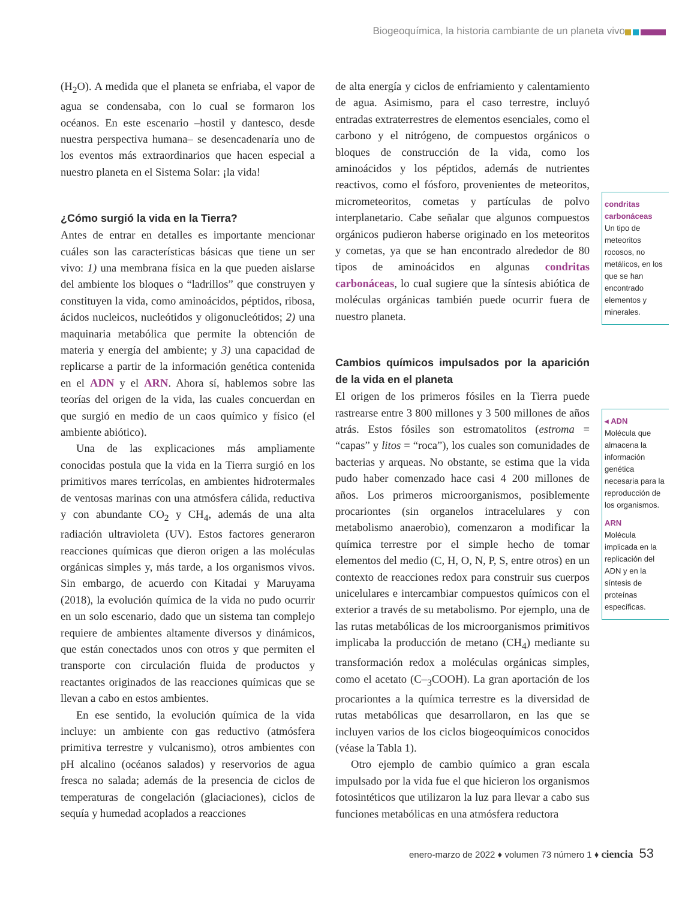Biogeoquímica, la historia cambiante de un planeta vivo
(H<sub>2</sub>O). A medida que el planeta se enfriaba, el vapor de agua se condensaba, con lo cual se formaron los océanos. En este escenario –hostil y dantesco, desde nuestra perspectiva humana– se desencadenaría uno de los eventos más extraordinarios que hacen especial a nuestro planeta en el Sistema Solar: ¡la vida!
¿Cómo surgió la vida en la Tierra?
Antes de entrar en detalles es importante mencionar cuáles son las características básicas que tiene un ser vivo: 1) una membrana física en la que pueden aislarse del ambiente los bloques o “ladrillos” que construyen y constituyen la vida, como aminoácidos, péptidos, ribosa, ácidos nucleicos, nucleótidos y oligonucleótidos; 2) una maquinaria metabólica que permite la obtención de materia y energía del ambiente; y 3) una capacidad de replicarse a partir de la información genética contenida en el ADN y el ARN. Ahora sí, hablemos sobre las teorías del origen de la vida, las cuales concuerdan en que surgió en medio de un caos químico y físico (el ambiente abiótico).
Una de las explicaciones más ampliamente conocidas postula que la vida en la Tierra surgió en los primitivos mares terrícolas, en ambientes hidrotermales de ventosas marinas con una atmósfera cálida, reductiva y con abundante CO<sub>2</sub> y CH<sub>4</sub>, además de una alta radiación ultravioleta (UV). Estos factores generaron reacciones químicas que dieron origen a las moléculas orgánicas simples y, más tarde, a los organismos vivos. Sin embargo, de acuerdo con Kitadai y Maruyama (2018), la evolución química de la vida no pudo ocurrir en un solo escenario, dado que un sistema tan complejo requiere de ambientes altamente diversos y dinámicos, que están conectados unos con otros y que permiten el transporte con circulación fluida de productos y reactantes originados de las reacciones químicas que se llevan a cabo en estos ambientes.
En ese sentido, la evolución química de la vida incluye: un ambiente con gas reductivo (atmósfera primitiva terrestre y vulcanismo), otros ambientes con pH alcalino (océanos salados) y reservorios de agua fresca no salada; además de la presencia de ciclos de temperaturas de congelación (glaciaciones), ciclos de sequía y humedad acoplados a reacciones
de alta energía y ciclos de enfriamiento y calentamiento de agua. Asimismo, para el caso terrestre, incluyó entradas extraterrestres de elementos esenciales, como el carbono y el nitrógeno, de compuestos orgánicos o bloques de construcción de la vida, como los aminoácidos y los péptidos, además de nutrientes reactivos, como el fósforo, provenientes de meteoritos, micrometeoritos, cometas y partículas de polvo interplanetario. Cabe señalar que algunos compuestos orgánicos pudieron haberse originado en los meteoritos y cometas, ya que se han encontrado alrededor de 80 tipos de aminoácidos en algunas condritas carbonáceas, lo cual sugiere que la síntesis abiótica de moléculas orgánicas también puede ocurrir fuera de nuestro planeta.
Cambios químicos impulsados por la aparición de la vida en el planeta
El origen de los primeros fósiles en la Tierra puede rastrearse entre 3 800 millones y 3 500 millones de años atrás. Estos fósiles son estromatolitos (estroma = “capas” y litos = “roca”), los cuales son comunidades de bacterias y arqueas. No obstante, se estima que la vida pudo haber comenzado hace casi 4 200 millones de años. Los primeros microorganismos, posiblemente procariontes (sin organelos intracelulares y con metabolismo anaerobio), comenzaron a modificar la química terrestre por el simple hecho de tomar elementos del medio (C, H, O, N, P, S, entre otros) en un contexto de reacciones redox para construir sus cuerpos unicelulares e intercambiar compuestos químicos con el exterior a través de su metabolismo. Por ejemplo, una de las rutas metabólicas de los microorganismos primitivos implicaba la producción de metano (CH<sub>4</sub>) mediante su transformación redox a moléculas orgánicas simples, como el acetato (C–<sub>3</sub>COOH). La gran aportación de los procariontes a la química terrestre es la diversidad de rutas metabólicas que desarrollaron, en las que se incluyen varios de los ciclos biogeoquímicos conocidos (véase la Tabla 1).
Otro ejemplo de cambio químico a gran escala impulsado por la vida fue el que hicieron los organismos fotosintéticos que utilizaron la luz para llevar a cabo sus funciones metabólicas en una atmósfera reductora
condritas carbonáceas
Un tipo de meteoritos rocosos, no metálicos, en los que se han encontrado elementos y minerales.
◂ ADN
Molécula que almacena la información genética necesaria para la reproducción de los organismos.
ARN
Molécula implicada en la replicación del ADN y en la síntesis de proteínas específicas.
enero-marzo de 2022 ♦ volumen 73 número 1 ♦ ciencia 53